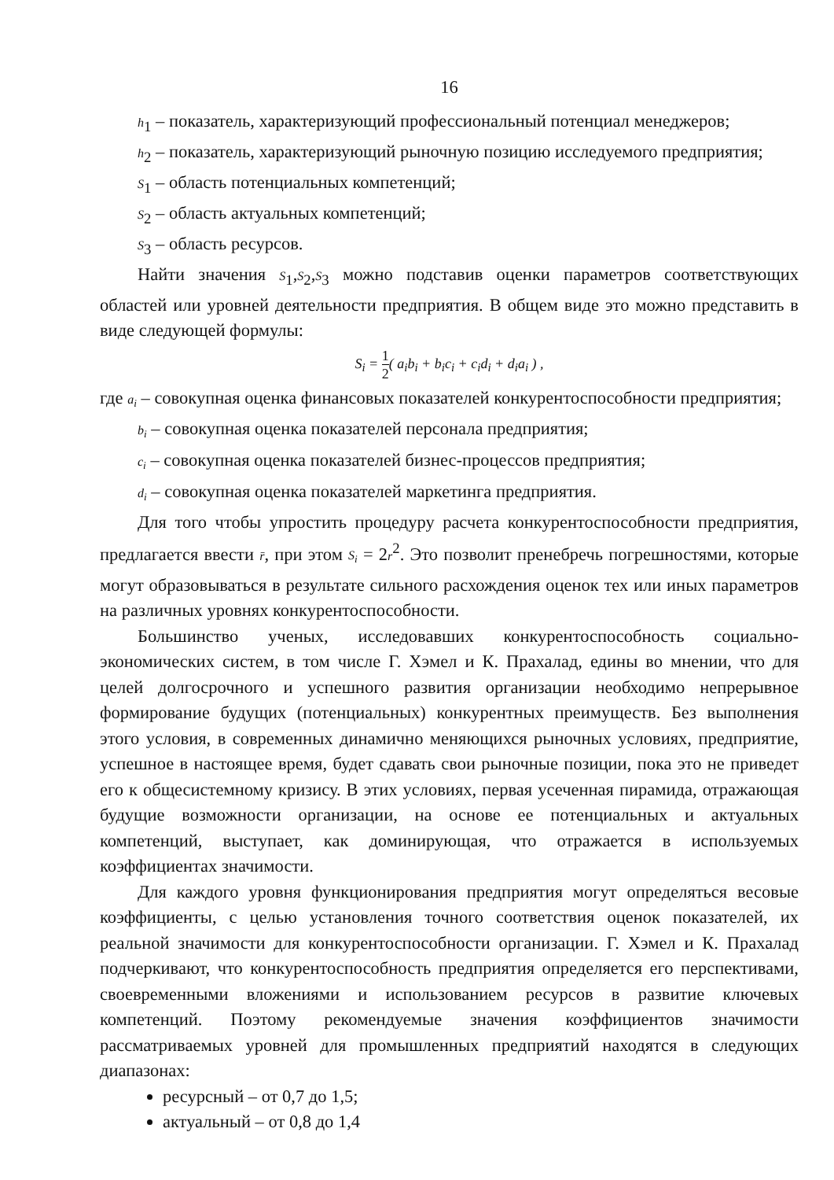16
h<sub>1</sub> – показатель, характеризующий профессиональный потенциал менеджеров;
h<sub>2</sub> – показатель, характеризующий рыночную позицию исследуемого предприятия;
S<sub>1</sub> – область потенциальных компетенций;
S<sub>2</sub> – область актуальных компетенций;
S<sub>3</sub> – область ресурсов.
Найти значения S<sub>1</sub>,S<sub>2</sub>,S<sub>3</sub> можно подставив оценки параметров соответствующих областей или уровней деятельности предприятия. В общем виде это можно представить в виде следующей формулы:
S<sub>i</sub> = 1 2( a<sub>i</sub>b<sub>i</sub> + b<sub>i</sub>c<sub>i</sub> + c<sub>i</sub>d<sub>i</sub> + d<sub>i</sub>a<sub>i</sub> ) ,
где a<sub>i</sub> – совокупная оценка финансовых показателей конкурентоспособности предприятия;
b<sub>i</sub> – совокупная оценка показателей персонала предприятия;
c<sub>i</sub> – совокупная оценка показателей бизнес-процессов предприятия;
d<sub>i</sub> – совокупная оценка показателей маркетинга предприятия.
Для того чтобы упростить процедуру расчета конкурентоспособности предприятия, предлагается ввести r̄, при этом S<sub>i</sub> = 2r<sup>2</sup>. Это позволит пренебречь погрешностями, которые могут образовываться в результате сильного расхождения оценок тех или иных параметров на различных уровнях конкурентоспособности.
Большинство ученых, исследовавших конкурентоспособность социально-экономических систем, в том числе Г. Хэмел и К. Прахалад, едины во мнении, что для целей долгосрочного и успешного развития организации необходимо непрерывное формирование будущих (потенциальных) конкурентных преимуществ. Без выполнения этого условия, в современных динамично меняющихся рыночных условиях, предприятие, успешное в настоящее время, будет сдавать свои рыночные позиции, пока это не приведет его к общесистемному кризису. В этих условиях, первая усеченная пирамида, отражающая будущие возможности организации, на основе ее потенциальных и актуальных компетенций, выступает, как доминирующая, что отражается в используемых коэффициентах значимости.
Для каждого уровня функционирования предприятия могут определяться весовые коэффициенты, с целью установления точного соответствия оценок показателей, их реальной значимости для конкурентоспособности организации. Г. Хэмел и К. Прахалад подчеркивают, что конкурентоспособность предприятия определяется его перспективами, своевременными вложениями и использованием ресурсов в развитие ключевых компетенций. Поэтому рекомендуемые значения коэффициентов значимости рассматриваемых уровней для промышленных предприятий находятся в следующих диапазонах:
ресурсный – от 0,7 до 1,5;
актуальный – от 0,8 до 1,4